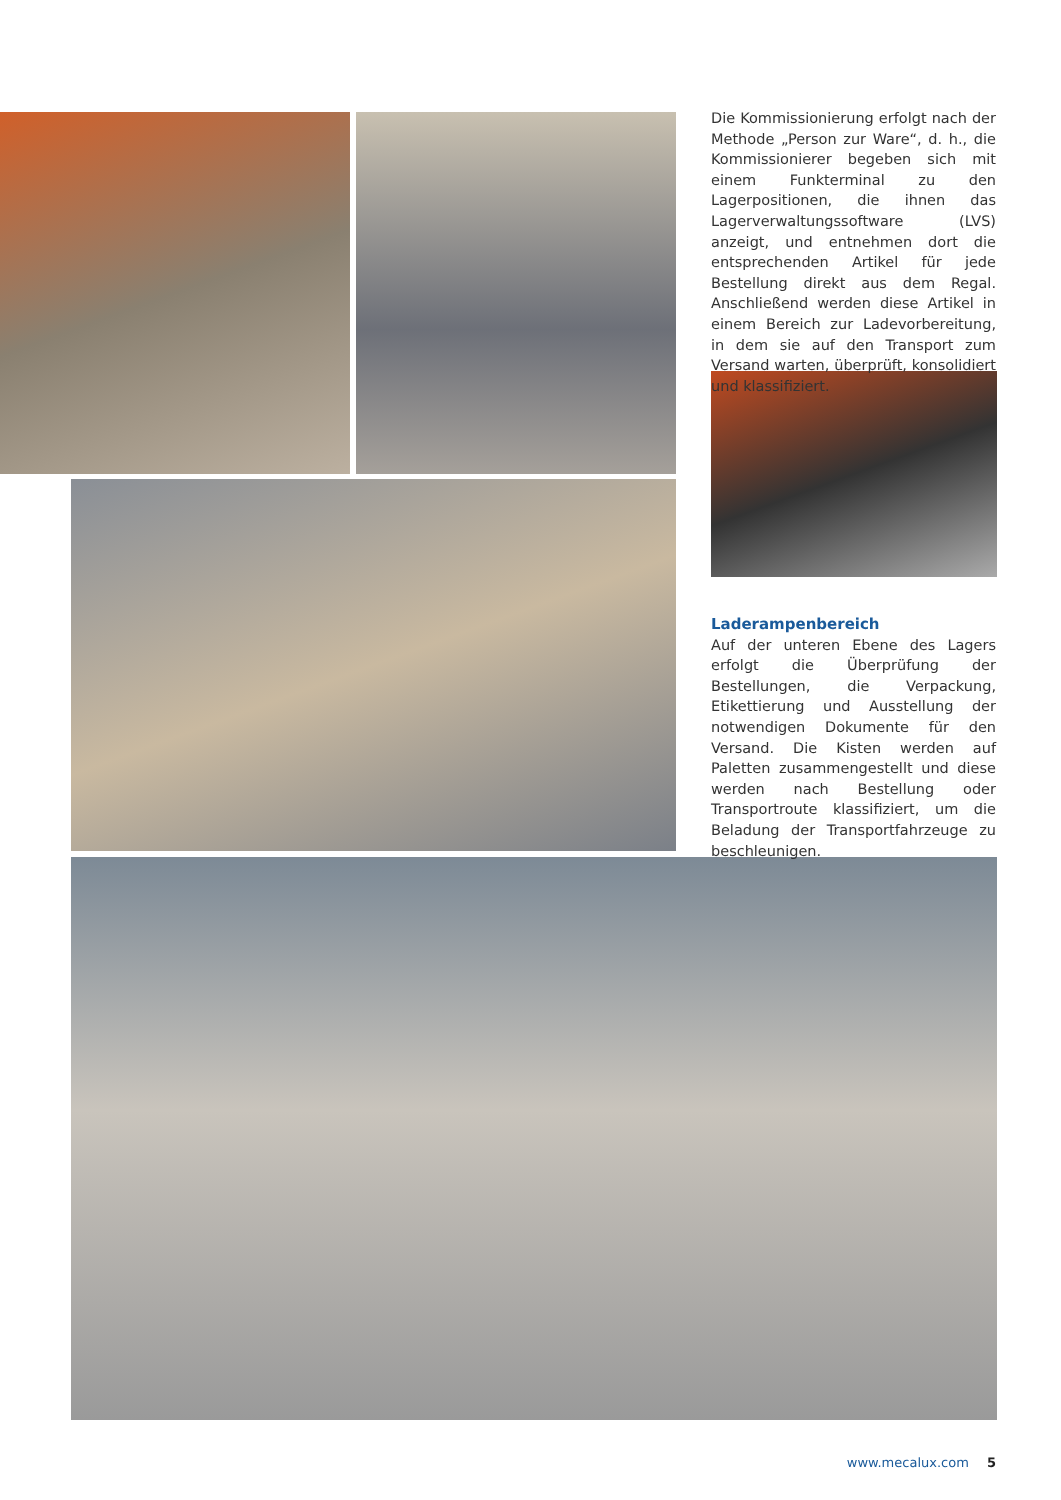Die Kommissionierung erfolgt nach der Methode „Person zur Ware“, d. h., die Kommissionierer begeben sich mit einem Funkterminal zu den Lagerpositionen, die ihnen das Lagerverwaltungssoftware (LVS) anzeigt, und entnehmen dort die entsprechenden Artikel für jede Bestellung direkt aus dem Regal. Anschließend werden diese Artikel in einem Bereich zur Ladevorbereitung, in dem sie auf den Transport zum Versand warten, überprüft, konsolidiert und klassifiziert.
Laderampenbereich
Auf der unteren Ebene des Lagers erfolgt die Überprüfung der Bestellungen, die Verpackung, Etikettierung und Ausstellung der notwendigen Dokumente für den Versand. Die Kisten werden auf Paletten zusammengestellt und diese werden nach Bestellung oder Transportroute klassifiziert, um die Beladung der Transportfahrzeuge zu beschleunigen.
www.mecalux.com 5